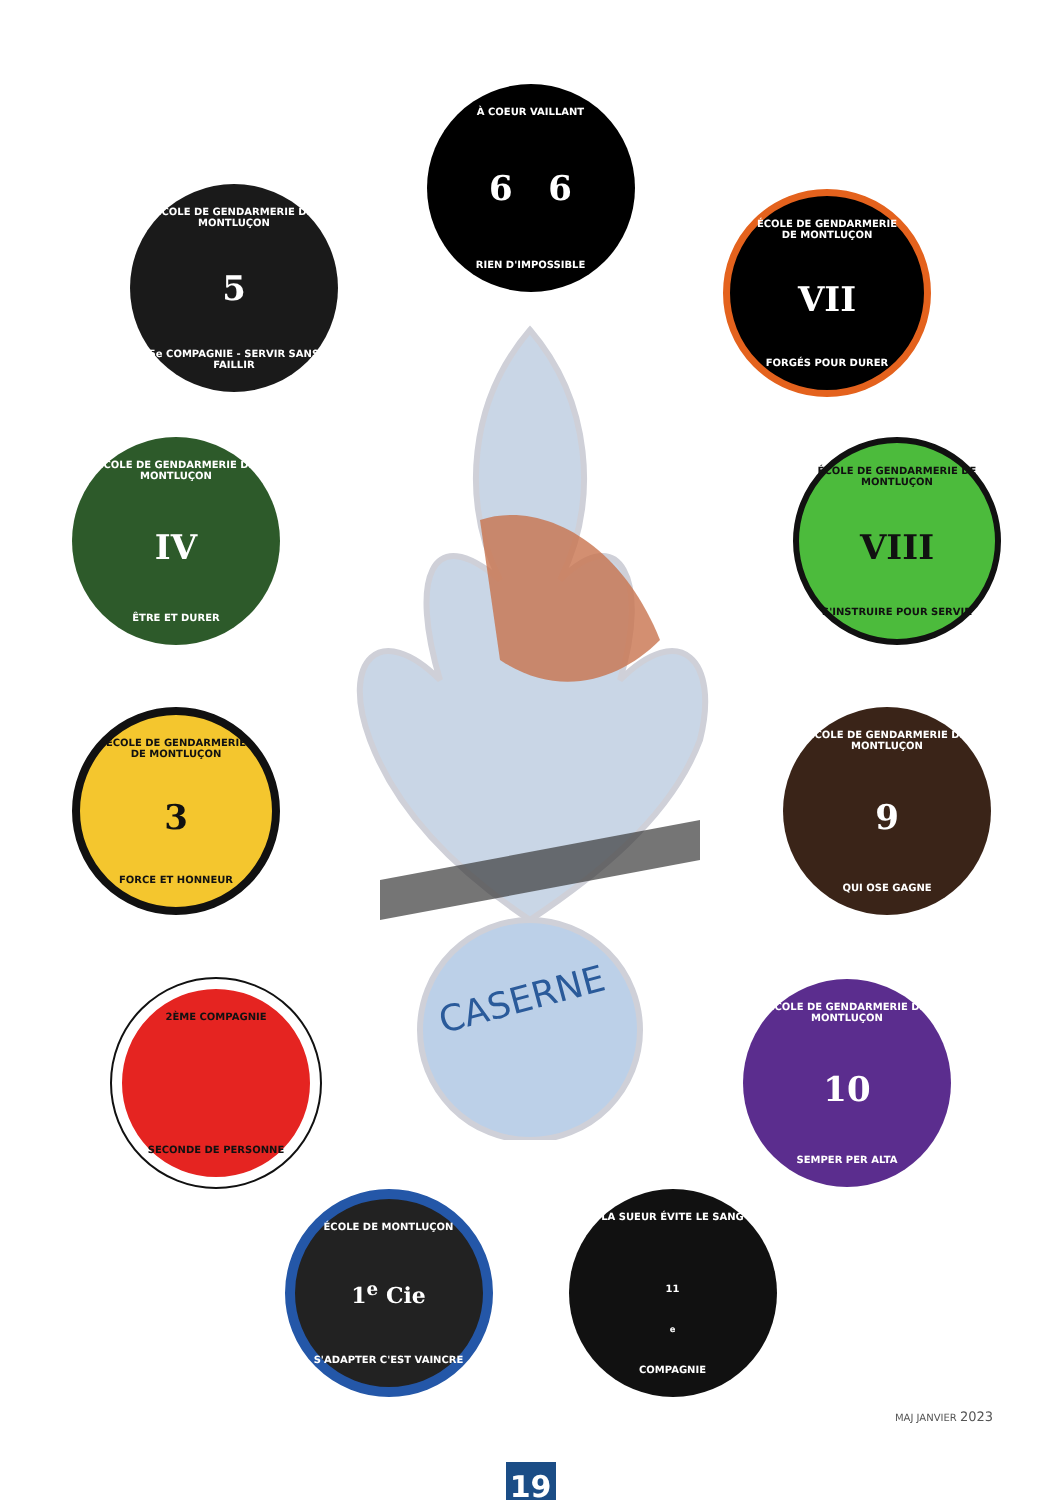CASERNE
À COEUR VAILLANT
6 6
RIEN D'IMPOSSIBLE
ÉCOLE DE GENDARMERIE DE MONTLUÇON
5
5e COMPAGNIE - SERVIR SANS FAILLIR
ÉCOLE DE GENDARMERIE DE MONTLUÇON
VII
FORGÉS POUR DURER
ÉCOLE DE GENDARMERIE DE MONTLUÇON
IV
ÊTRE ET DURER
ÉCOLE DE GENDARMERIE DE MONTLUÇON
VIII
S'INSTRUIRE POUR SERVIR
ÉCOLE DE GENDARMERIE DE MONTLUÇON
3
FORCE ET HONNEUR
ÉCOLE DE GENDARMERIE DE MONTLUÇON
9
QUI OSE GAGNE
2ÈME COMPAGNIE SECONDE DE PERSONNE ÉCOLE DE GENDARMERIE DE MONTLUÇON
10
SEMPER PER ALTA
ÉCOLE DE MONTLUÇON
1<sup>e</sup> Cie
S'ADAPTER C'EST VAINCRE
LA SUEUR ÉVITE LE SANG 11<sup>e</sup> COMPAGNIE
MAJ JANVIER 2023
19